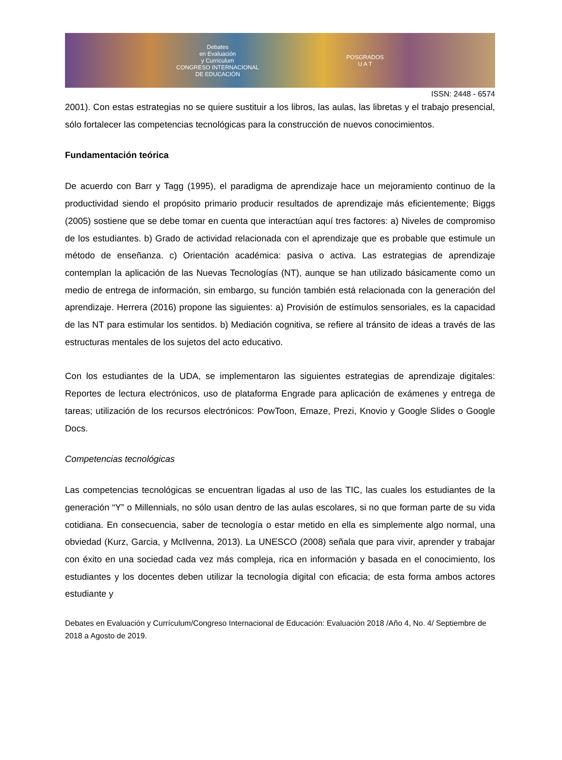Debates
en Evaluación
y Currículum
CONGRESO INTERNACIONAL
DE EDUCACIÓN
POSGRADOS
U A T
ISSN: 2448 - 6574
2001). Con estas estrategias no se quiere sustituir a los libros, las aulas, las libretas y el trabajo presencial, sólo fortalecer las competencias tecnológicas para la construcción de nuevos conocimientos.
Fundamentación teórica
De acuerdo con Barr y Tagg (1995), el paradigma de aprendizaje hace un mejoramiento continuo de la productividad siendo el propósito primario producir resultados de aprendizaje más eficientemente; Biggs (2005) sostiene que se debe tomar en cuenta que interactúan aquí tres factores: a) Niveles de compromiso de los estudiantes. b) Grado de actividad relacionada con el aprendizaje que es probable que estimule un método de enseñanza. c) Orientación académica: pasiva o activa. Las estrategias de aprendizaje contemplan la aplicación de las Nuevas Tecnologías (NT), aunque se han utilizado básicamente como un medio de entrega de información, sin embargo, su función también está relacionada con la generación del aprendizaje. Herrera (2016) propone las siguientes: a) Provisión de estímulos sensoriales, es la capacidad de las NT para estimular los sentidos. b) Mediación cognitiva, se refiere al tránsito de ideas a través de las estructuras mentales de los sujetos del acto educativo.
Con los estudiantes de la UDA, se implementaron las siguientes estrategias de aprendizaje digitales: Reportes de lectura electrónicos, uso de plataforma Engrade para aplicación de exámenes y entrega de tareas; utilización de los recursos electrónicos: PowToon, Emaze, Prezi, Knovio y Google Slides o Google Docs.
Competencias tecnológicas
Las competencias tecnológicas se encuentran ligadas al uso de las TIC, las cuales los estudiantes de la generación “Y” o Millennials, no sólo usan dentro de las aulas escolares, si no que forman parte de su vida cotidiana. En consecuencia, saber de tecnología o estar metido en ella es simplemente algo normal, una obviedad (Kurz, Garcia, y McIlvenna, 2013). La UNESCO (2008) señala que para vivir, aprender y trabajar con éxito en una sociedad cada vez más compleja, rica en información y basada en el conocimiento, los estudiantes y los docentes deben utilizar la tecnología digital con eficacia; de esta forma ambos actores estudiante y
Debates en Evaluación y Currículum/Congreso Internacional de Educación: Evaluación 2018 /Año 4, No. 4/ Septiembre de 2018 a Agosto de 2019.